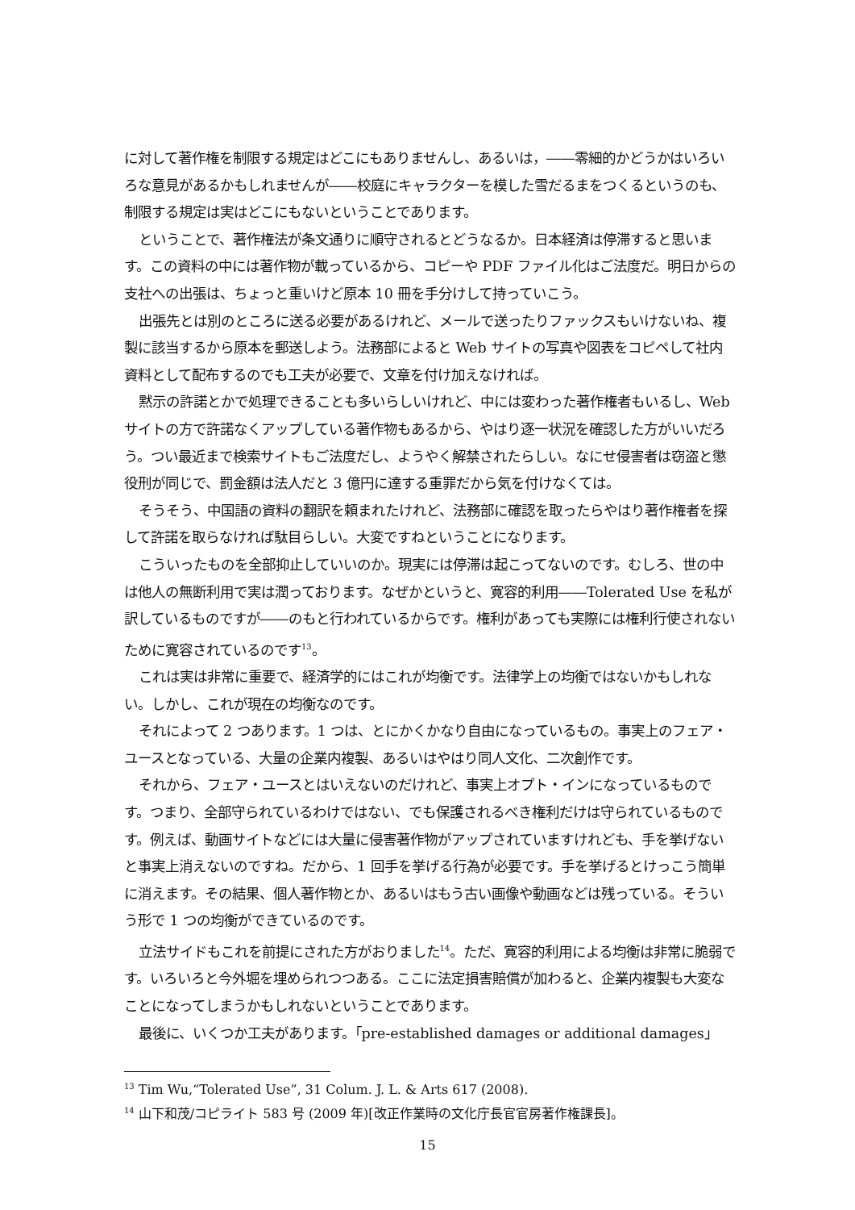に対して著作権を制限する規定はどこにもありませんし、あるいは，――零細的かどうかはいろいろな意見があるかもしれませんが――校庭にキャラクターを模した雪だるまをつくるというのも、制限する規定は実はどこにもないということであります。
ということで、著作権法が条文通りに順守されるとどうなるか。日本経済は停滞すると思います。この資料の中には著作物が載っているから、コピーや PDF ファイル化はご法度だ。明日からの支社への出張は、ちょっと重いけど原本 10 冊を手分けして持っていこう。
出張先とは別のところに送る必要があるけれど、メールで送ったりファックスもいけないね、複製に該当するから原本を郵送しよう。法務部によると Web サイトの写真や図表をコピペして社内資料として配布するのでも工夫が必要で、文章を付け加えなければ。
黙示の許諾とかで処理できることも多いらしいけれど、中には変わった著作権者もいるし、Web サイトの方で許諾なくアップしている著作物もあるから、やはり逐一状況を確認した方がいいだろう。つい最近まで検索サイトもご法度だし、ようやく解禁されたらしい。なにせ侵害者は窃盗と懲役刑が同じで、罰金額は法人だと 3 億円に達する重罪だから気を付けなくては。
そうそう、中国語の資料の翻訳を頼まれたけれど、法務部に確認を取ったらやはり著作権者を探して許諾を取らなければ駄目らしい。大変ですねということになります。
こういったものを全部抑止していいのか。現実には停滞は起こってないのです。むしろ、世の中は他人の無断利用で実は潤っております。なぜかというと、寛容的利用――Tolerated Use を私が訳しているものですが――のもと行われているからです。権利があっても実際には権利行使されないために寛容されているのです<sup>13</sup>。
これは実は非常に重要で、経済学的にはこれが均衡です。法律学上の均衡ではないかもしれない。しかし、これが現在の均衡なのです。
それによって 2 つあります。1 つは、とにかくかなり自由になっているもの。事実上のフェア・ユースとなっている、大量の企業内複製、あるいはやはり同人文化、二次創作です。
それから、フェア・ユースとはいえないのだけれど、事実上オプト・インになっているものです。つまり、全部守られているわけではない、でも保護されるべき権利だけは守られているものです。例えば、動画サイトなどには大量に侵害著作物がアップされていますけれども、手を挙げないと事実上消えないのですね。だから、1 回手を挙げる行為が必要です。手を挙げるとけっこう簡単に消えます。その結果、個人著作物とか、あるいはもう古い画像や動画などは残っている。そういう形で 1 つの均衡ができているのです。
立法サイドもこれを前提にされた方がおりました<sup>14</sup>。ただ、寛容的利用による均衡は非常に脆弱です。いろいろと今外堀を埋められつつある。ここに法定損害賠償が加わると、企業内複製も大変なことになってしまうかもしれないということであります。
最後に、いくつか工夫があります。「pre-established damages or additional damages」
<sup>13</sup> Tim Wu,“Tolerated Use”, 31 Colum. J. L. & Arts 617 (2008).
<sup>14</sup> 山下和茂/コピライト 583 号 (2009 年)[改正作業時の文化庁長官官房著作権課長]。
15